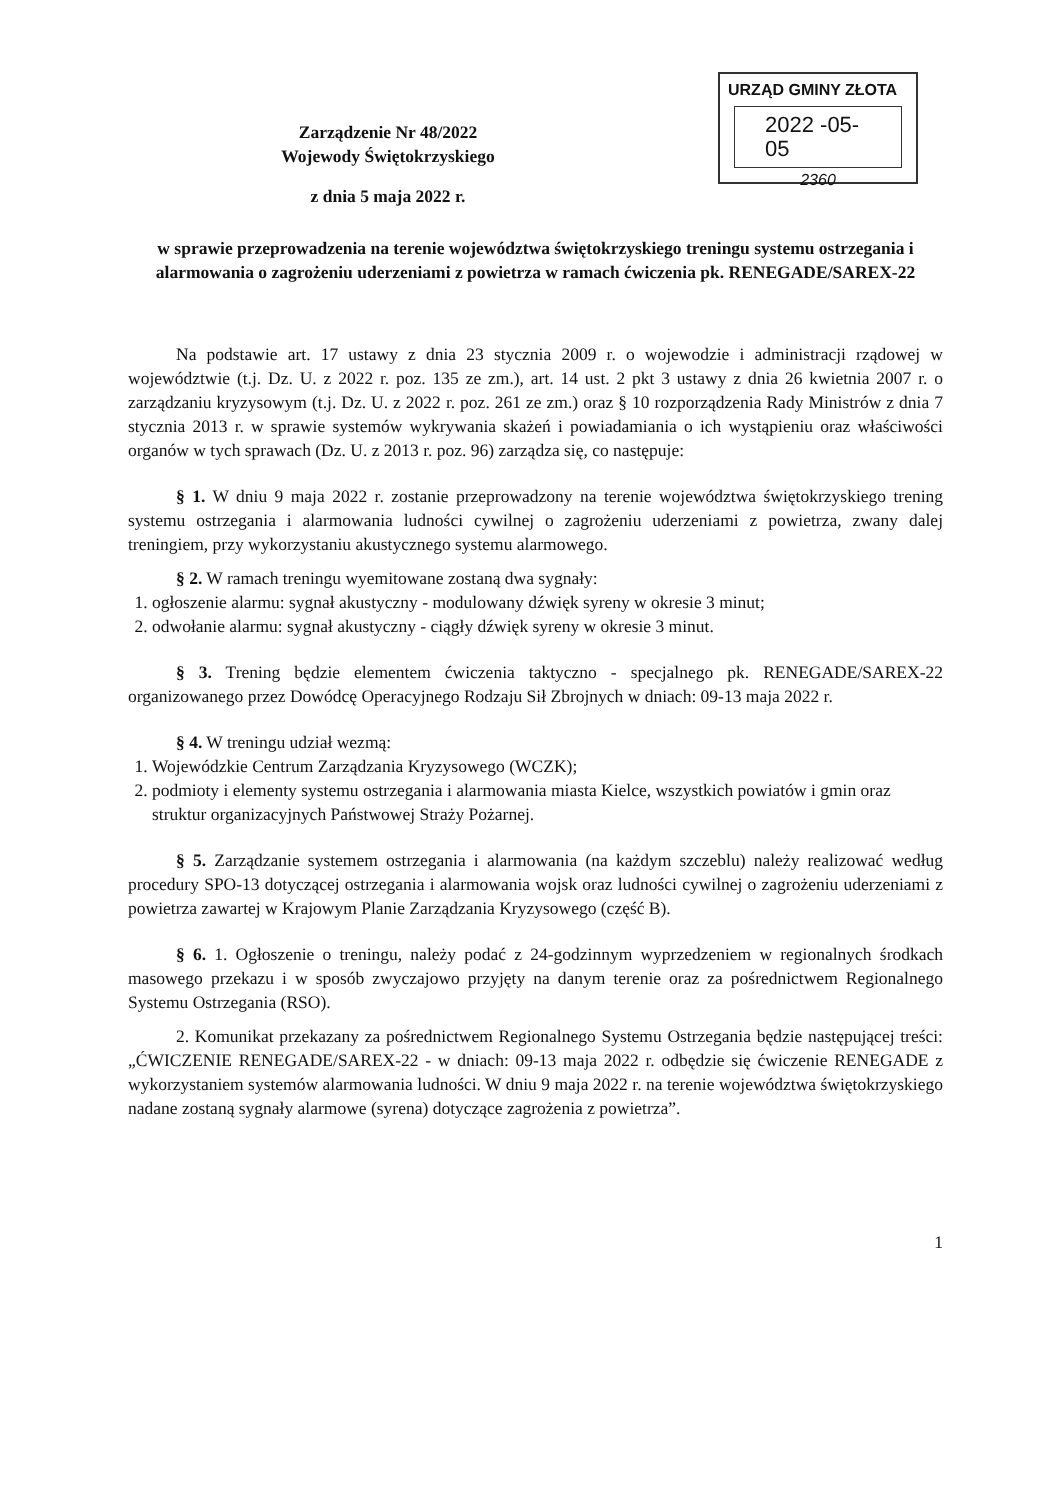URZĄD GMINY ZŁOTA
2022 -05- 05
2360
Zarządzenie Nr 48/2022
Wojewody Świętokrzyskiego
z dnia 5 maja 2022 r.
w sprawie przeprowadzenia na terenie województwa świętokrzyskiego treningu systemu ostrzegania i alarmowania o zagrożeniu uderzeniami z powietrza w ramach ćwiczenia pk. RENEGADE/SAREX-22
Na podstawie art. 17 ustawy z dnia 23 stycznia 2009 r. o wojewodzie i administracji rządowej w województwie (t.j. Dz. U. z 2022 r. poz. 135 ze zm.), art. 14 ust. 2 pkt 3 ustawy z dnia 26 kwietnia 2007 r. o zarządzaniu kryzysowym (t.j. Dz. U. z 2022 r. poz. 261 ze zm.) oraz § 10 rozporządzenia Rady Ministrów z dnia 7 stycznia 2013 r. w sprawie systemów wykrywania skażeń i powiadamiania o ich wystąpieniu oraz właściwości organów w tych sprawach (Dz. U. z 2013 r. poz. 96) zarządza się, co następuje:
§ 1. W dniu 9 maja 2022 r. zostanie przeprowadzony na terenie województwa świętokrzyskiego trening systemu ostrzegania i alarmowania ludności cywilnej o zagrożeniu uderzeniami z powietrza, zwany dalej treningiem, przy wykorzystaniu akustycznego systemu alarmowego.
§ 2. W ramach treningu wyemitowane zostaną dwa sygnały:
1. ogłoszenie alarmu: sygnał akustyczny - modulowany dźwięk syreny w okresie 3 minut;
2. odwołanie alarmu: sygnał akustyczny - ciągły dźwięk syreny w okresie 3 minut.
§ 3. Trening będzie elementem ćwiczenia taktyczno - specjalnego pk. RENEGADE/SAREX-22 organizowanego przez Dowódcę Operacyjnego Rodzaju Sił Zbrojnych w dniach: 09-13 maja 2022 r.
§ 4. W treningu udział wezmą:
1. Wojewódzkie Centrum Zarządzania Kryzysowego (WCZK);
2. podmioty i elementy systemu ostrzegania i alarmowania miasta Kielce, wszystkich powiatów i gmin oraz struktur organizacyjnych Państwowej Straży Pożarnej.
§ 5. Zarządzanie systemem ostrzegania i alarmowania (na każdym szczeblu) należy realizować według procedury SPO-13 dotyczącej ostrzegania i alarmowania wojsk oraz ludności cywilnej o zagrożeniu uderzeniami z powietrza zawartej w Krajowym Planie Zarządzania Kryzysowego (część B).
§ 6. 1. Ogłoszenie o treningu, należy podać z 24-godzinnym wyprzedzeniem w regionalnych środkach masowego przekazu i w sposób zwyczajowo przyjęty na danym terenie oraz za pośrednictwem Regionalnego Systemu Ostrzegania (RSO).
2. Komunikat przekazany za pośrednictwem Regionalnego Systemu Ostrzegania będzie następującej treści: „ĆWICZENIE RENEGADE/SAREX-22 - w dniach: 09-13 maja 2022 r. odbędzie się ćwiczenie RENEGADE z wykorzystaniem systemów alarmowania ludności. W dniu 9 maja 2022 r. na terenie województwa świętokrzyskiego nadane zostaną sygnały alarmowe (syrena) dotyczące zagrożenia z powietrza”.
1